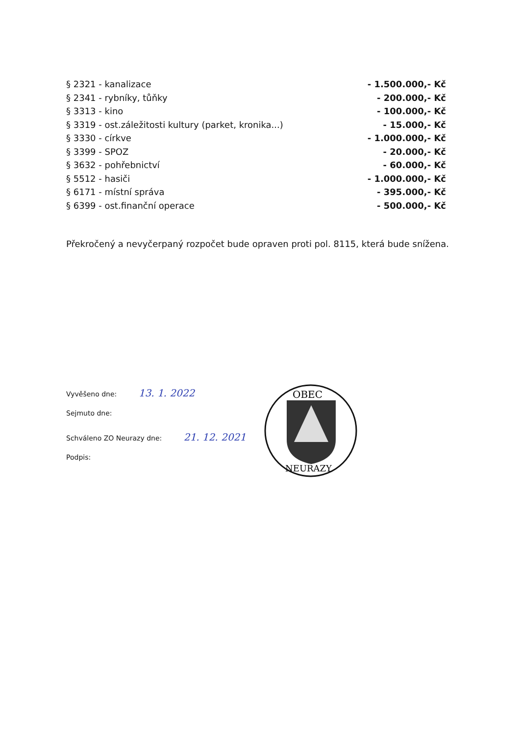| § 2321 - kanalizace | - 1.500.000,- Kč |
| § 2341 - rybníky, tůňky | - 200.000,- Kč |
| § 3313 - kino | - 100.000,- Kč |
| § 3319 - ost.záležitosti kultury (parket, kronika...) | - 15.000,- Kč |
| § 3330 - církve | - 1.000.000,- Kč |
| § 3399 - SPOZ | - 20.000,- Kč |
| § 3632 - pohřebnictví | - 60.000,- Kč |
| § 5512 - hasiči | - 1.000.000,- Kč |
| § 6171 - místní správa | - 395.000,- Kč |
| § 6399 - ost.finanční operace | - 500.000,- Kč |
Překročený a nevyčerpaný rozpočet bude opraven proti pol. 8115, která bude snížena.
Vyvěšeno dne: 13. 1. 2022
Sejmuto dne:
Schváleno ZO Neurazy dne: 21. 12. 2021
Podpis:
OBEC
NEURAZY